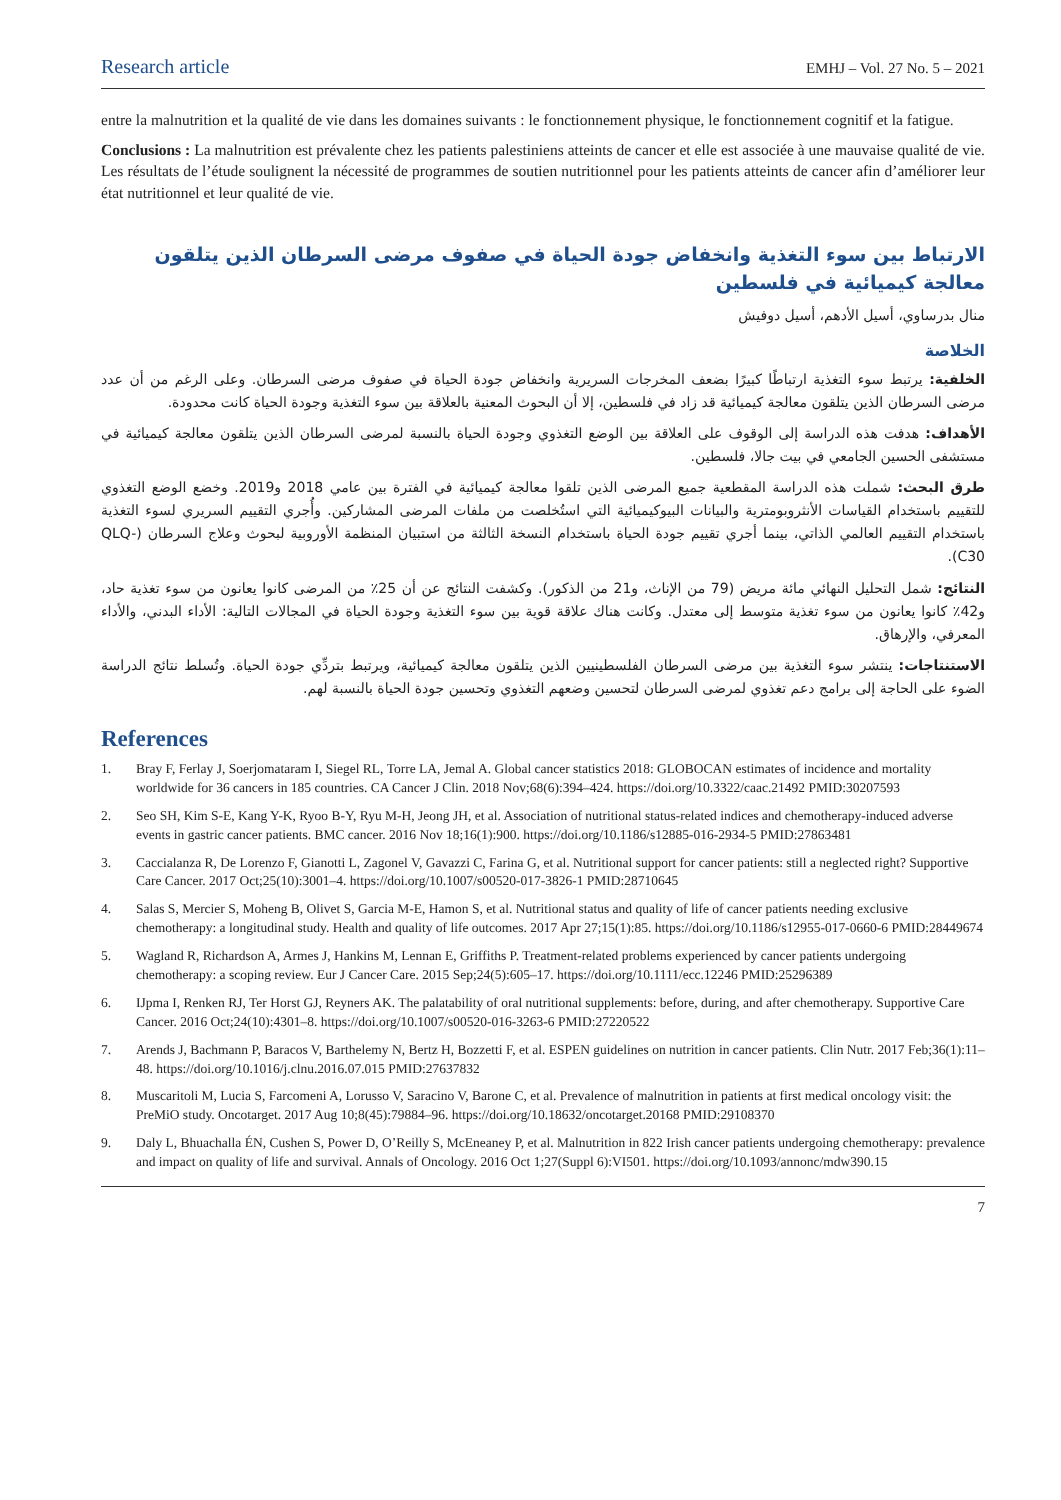Research article EMHJ – Vol. 27 No. 5 – 2021
entre la malnutrition et la qualité de vie dans les domaines suivants : le fonctionnement physique, le fonctionnement cognitif et la fatigue.
Conclusions : La malnutrition est prévalente chez les patients palestiniens atteints de cancer et elle est associée à une mauvaise qualité de vie. Les résultats de l’étude soulignent la nécessité de programmes de soutien nutritionnel pour les patients atteints de cancer afin d’améliorer leur état nutritionnel et leur qualité de vie.
الارتباط بين سوء التغذية وانخفاض جودة الحياة في صفوف مرضى السرطان الذين يتلقون معالجة كيميائية في فلسطين
منال بدرساوي، أسيل الأدهم، أسيل دوفيش
الخلاصة
الخلفية: يرتبط سوء التغذية ارتباطًا كبيرًا بضعف المخرجات السريرية وانخفاض جودة الحياة في صفوف مرضى السرطان. وعلى الرغم من أن عدد مرضى السرطان الذين يتلقون معالجة كيميائية قد زاد في فلسطين، إلا أن البحوث المعنية بالعلاقة بين سوء التغذية وجودة الحياة كانت محدودة.
الأهداف: هدفت هذه الدراسة إلى الوقوف على العلاقة بين الوضع التغذوي وجودة الحياة بالنسبة لمرضى السرطان الذين يتلقون معالجة كيميائية في مستشفى الحسين الجامعي في بيت جالا، فلسطين.
طرق البحث: شملت هذه الدراسة المقطعية جميع المرضى الذين تلقوا معالجة كيميائية في الفترة بين عامي 2018 و2019. وخضع الوضع التغذوي للتقييم باستخدام القياسات الأنثروبومترية والبيانات البيوكيميائية التي استُخلصت من ملفات المرضى المشاركين. وأُجري التقييم السريري لسوء التغذية باستخدام التقييم العالمي الذاتي، بينما أجري تقييم جودة الحياة باستخدام النسخة الثالثة من استبيان المنظمة الأوروبية لبحوث وعلاج السرطان (QLQ-C30).
النتائج: شمل التحليل النهائي مائة مريض (79 من الإناث، و21 من الذكور). وكشفت النتائج عن أن 25٪ من المرضى كانوا يعانون من سوء تغذية حاد، و42٪ كانوا يعانون من سوء تغذية متوسط إلى معتدل. وكانت هناك علاقة قوية بين سوء التغذية وجودة الحياة في المجالات التالية: الأداء البدني، والأداء المعرفي، والإرهاق.
الاستنتاجات: ينتشر سوء التغذية بين مرضى السرطان الفلسطينيين الذين يتلقون معالجة كيميائية، ويرتبط بتردِّي جودة الحياة. وتُسلط نتائج الدراسة الضوء على الحاجة إلى برامج دعم تغذوي لمرضى السرطان لتحسين وضعهم التغذوي وتحسين جودة الحياة بالنسبة لهم.
References
1. Bray F, Ferlay J, Soerjomataram I, Siegel RL, Torre LA, Jemal A. Global cancer statistics 2018: GLOBOCAN estimates of incidence and mortality worldwide for 36 cancers in 185 countries. CA Cancer J Clin. 2018 Nov;68(6):394–424. https://doi.org/10.3322/caac.21492 PMID:30207593
2. Seo SH, Kim S-E, Kang Y-K, Ryoo B-Y, Ryu M-H, Jeong JH, et al. Association of nutritional status-related indices and chemotherapy-induced adverse events in gastric cancer patients. BMC cancer. 2016 Nov 18;16(1):900. https://doi.org/10.1186/s12885-016-2934-5 PMID:27863481
3. Caccialanza R, De Lorenzo F, Gianotti L, Zagonel V, Gavazzi C, Farina G, et al. Nutritional support for cancer patients: still a neglected right? Supportive Care Cancer. 2017 Oct;25(10):3001–4. https://doi.org/10.1007/s00520-017-3826-1 PMID:28710645
4. Salas S, Mercier S, Moheng B, Olivet S, Garcia M-E, Hamon S, et al. Nutritional status and quality of life of cancer patients needing exclusive chemotherapy: a longitudinal study. Health and quality of life outcomes. 2017 Apr 27;15(1):85. https://doi.org/10.1186/s12955-017-0660-6 PMID:28449674
5. Wagland R, Richardson A, Armes J, Hankins M, Lennan E, Griffiths P. Treatment-related problems experienced by cancer patients undergoing chemotherapy: a scoping review. Eur J Cancer Care. 2015 Sep;24(5):605–17. https://doi.org/10.1111/ecc.12246 PMID:25296389
6. IJpma I, Renken RJ, Ter Horst GJ, Reyners AK. The palatability of oral nutritional supplements: before, during, and after chemotherapy. Supportive Care Cancer. 2016 Oct;24(10):4301–8. https://doi.org/10.1007/s00520-016-3263-6 PMID:27220522
7. Arends J, Bachmann P, Baracos V, Barthelemy N, Bertz H, Bozzetti F, et al. ESPEN guidelines on nutrition in cancer patients. Clin Nutr. 2017 Feb;36(1):11–48. https://doi.org/10.1016/j.clnu.2016.07.015 PMID:27637832
8. Muscaritoli M, Lucia S, Farcomeni A, Lorusso V, Saracino V, Barone C, et al. Prevalence of malnutrition in patients at first medical oncology visit: the PreMiO study. Oncotarget. 2017 Aug 10;8(45):79884–96. https://doi.org/10.18632/oncotarget.20168 PMID:29108370
9. Daly L, Bhuachalla ÉN, Cushen S, Power D, O’Reilly S, McEneaney P, et al. Malnutrition in 822 Irish cancer patients undergoing chemotherapy: prevalence and impact on quality of life and survival. Annals of Oncology. 2016 Oct 1;27(Suppl 6):VI501. https://doi.org/10.1093/annonc/mdw390.15
7